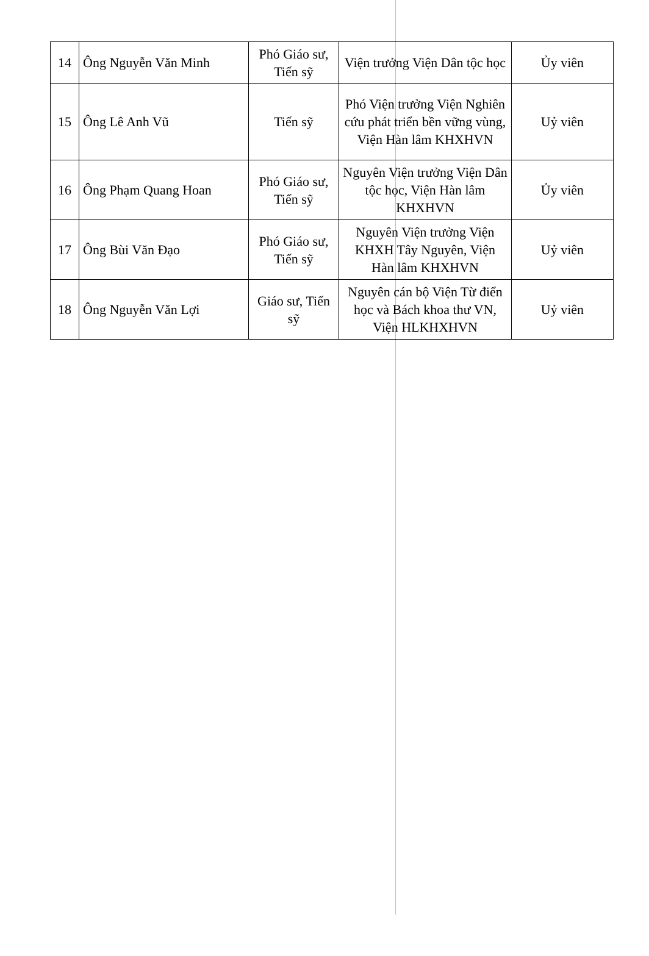| 14 | Ông Nguyễn Văn Minh | Phó Giáo sư, Tiến sỹ | Viện trưởng Viện Dân tộc học | Ủy viên |
| 15 | Ông Lê Anh Vũ | Tiến sỹ | Phó Viện trưởng Viện Nghiên cứu phát triển bền vững vùng, Viện Hàn lâm KHXHVN | Uỷ viên |
| 16 | Ông Phạm Quang Hoan | Phó Giáo sư, Tiến sỹ | Nguyên Viện trưởng Viện Dân tộc học, Viện Hàn lâm KHXHVN | Ủy viên |
| 17 | Ông Bùi Văn Đạo | Phó Giáo sư, Tiến sỹ | Nguyên Viện trưởng Viện KHXH Tây Nguyên, Viện Hàn lâm KHXHVN | Uỷ viên |
| 18 | Ông Nguyễn Văn Lợi | Giáo sư, Tiến sỹ | Nguyên cán bộ Viện Từ điển học và Bách khoa thư VN, Viện HLKHXHVN | Uỷ viên |